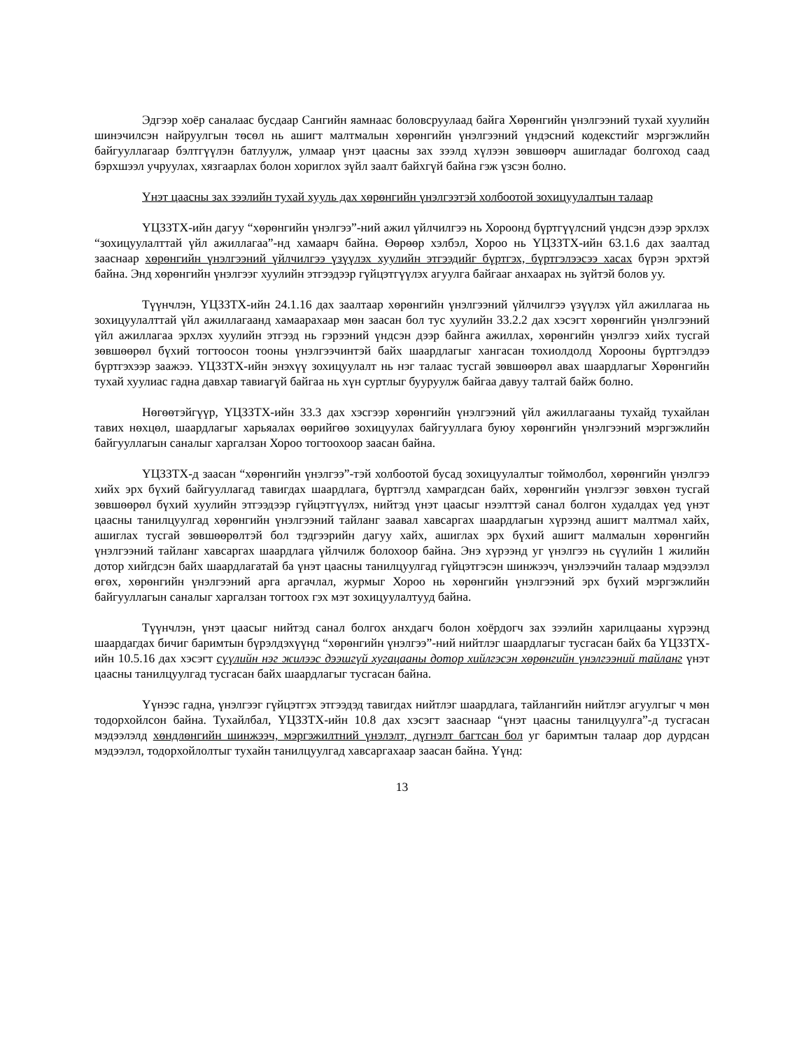Эдгээр хоёр саналаас бусдаар Сангийн яамнаас боловсруулаад байга Хөрөнгийн үнэлгээний тухай хуулийн шинэчилсэн найруулгын төсөл нь ашигт малтмалын хөрөнгийн үнэлгээний үндэсний кодекстийг мэргэжлийн байгууллагаар бэлтгүүлэн батлуулж, улмаар үнэт цаасны зах зээлд хүлээн зөвшөөрч ашигладаг болгоход саад бэрхшээл учруулах, хязгаарлах болон хориглох зүйл заалт байхгүй байна гэж үзсэн болно.
Үнэт цаасны зах зээлийн тухай хууль дах хөрөнгийн үнэлгээтэй холбоотой зохицуулалтын талаар
ҮЦЗЗТХ-ийн дагуу “хөрөнгийн үнэлгээ”-ний ажил үйлчилгээ нь Хороонд бүртгүүлсний үндсэн дээр эрхлэх “зохицуулалттай үйл ажиллагаа”-нд хамаарч байна. Өөрөөр хэлбэл, Хороо нь ҮЦЗЗТХ-ийн 63.1.6 дах заалтад зааснаар хөрөнгийн үнэлгээний үйлчилгээ үзүүлэх хуулийн этгээдийг бүртгэх, бүртгэлээсээ хасах бүрэн эрхтэй байна. Энд хөрөнгийн үнэлгээг хуулийн этгээдээр гүйцэтгүүлэх агуулга байгааг анхаарах нь зүйтэй болов уу.
Түүнчлэн, ҮЦЗЗТХ-ийн 24.1.16 дах заалтаар хөрөнгийн үнэлгээний үйлчилгээ үзүүлэх үйл ажиллагаа нь зохицуулалттай үйл ажиллагаанд хамаарахаар мөн заасан бол тус хуулийн 33.2.2 дах хэсэгт хөрөнгийн үнэлгээний үйл ажиллагаа эрхлэх хуулийн этгээд нь гэрээний үндсэн дээр байнга ажиллах, хөрөнгийн үнэлгээ хийх тусгай зөвшөөрөл бүхий тогтоосон тооны үнэлгээчинтэй байх шаардлагыг хангасан тохиолдолд Хорооны бүртгэлдээ бүртгэхээр заажээ. ҮЦЗЗТХ-ийн энэхүү зохицуулалт нь нэг талаас тусгай зөвшөөрөл авах шаардлагыг Хөрөнгийн тухай хуулиас гадна давхар тавиагүй байгаа нь хүн суртлыг бууруулж байгаа давуу талтай байж болно.
Нөгөөтэйгүүр, ҮЦЗЗТХ-ийн 33.3 дах хэсгээр хөрөнгийн үнэлгээний үйл ажиллагааны тухайд тухайлан тавих нөхцөл, шаардлагыг харьяалах өөрийгөө зохицуулах байгууллага буюу хөрөнгийн үнэлгээний мэргэжлийн байгууллагын саналыг харгалзан Хороо тогтоохоор заасан байна.
ҮЦЗЗТХ-д заасан “хөрөнгийн үнэлгээ”-тэй холбоотой бусад зохицуулалтыг тоймолбол, хөрөнгийн үнэлгээ хийх эрх бүхий байгууллагад тавигдах шаардлага, бүртгэлд хамрагдсан байх, хөрөнгийн үнэлгээг зөвхөн тусгай зөвшөөрөл бүхий хуулийн этгээдээр гүйцэтгүүлэх, нийтэд үнэт цаасыг нээлттэй санал болгон худалдах үед үнэт цаасны танилцуулгад хөрөнгийн үнэлгээний тайланг заавал хавсаргах шаардлагын хүрээнд ашигт малтмал хайх, ашиглах тусгай зөвшөөрөлтэй бол тэдгээрийн дагуу хайх, ашиглах эрх бүхий ашигт малмалын хөрөнгийн үнэлгээний тайланг хавсаргах шаардлага үйлчилж болохоор байна. Энэ хүрээнд уг үнэлгээ нь сүүлийн 1 жилийн дотор хийгдсэн байх шаардлагатай ба үнэт цаасны танилцуулгад гүйцэтгэсэн шинжээч, үнэлээчийн талаар мэдээлэл өгөх, хөрөнгийн үнэлгээний арга аргачлал, журмыг Хороо нь хөрөнгийн үнэлгээний эрх бүхий мэргэжлийн байгууллагын саналыг харгалзан тогтоох гэх мэт зохицуулалтууд байна.
Түүнчлэн, үнэт цаасыг нийтэд санал болгох анхдагч болон хоёрдогч зах зээлийн харилцааны хүрээнд шаардагдах бичиг баримтын бүрэлдэхүүнд “хөрөнгийн үнэлгээ”-ний нийтлэг шаардлагыг тусгасан байх ба ҮЦЗЗТХ-ийн 10.5.16 дах хэсэгт сүүлийн нэг жилээс дээшгүй хугацааны дотор хийлгэсэн хөрөнгийн үнэлгээний тайланг үнэт цаасны танилцуулгад тусгасан байх шаардлагыг тусгасан байна.
Үүнээс гадна, үнэлгээг гүйцэтгэх этгээдэд тавигдах нийтлэг шаардлага, тайлангийн нийтлэг агуулгыг ч мөн тодорхойлсон байна. Тухайлбал, ҮЦЗЗТХ-ийн 10.8 дах хэсэгт зааснаар “үнэт цаасны танилцуулга”-д тусгасан мэдээлэлд хөндлөнгийн шинжээч, мэргэжилтний үнэлэлт, дүгнэлт багтсан бол уг баримтын талаар дор дурдсан мэдээлэл, тодорхойлолтыг тухайн танилцуулгад хавсаргахаар заасан байна. Үүнд:
13